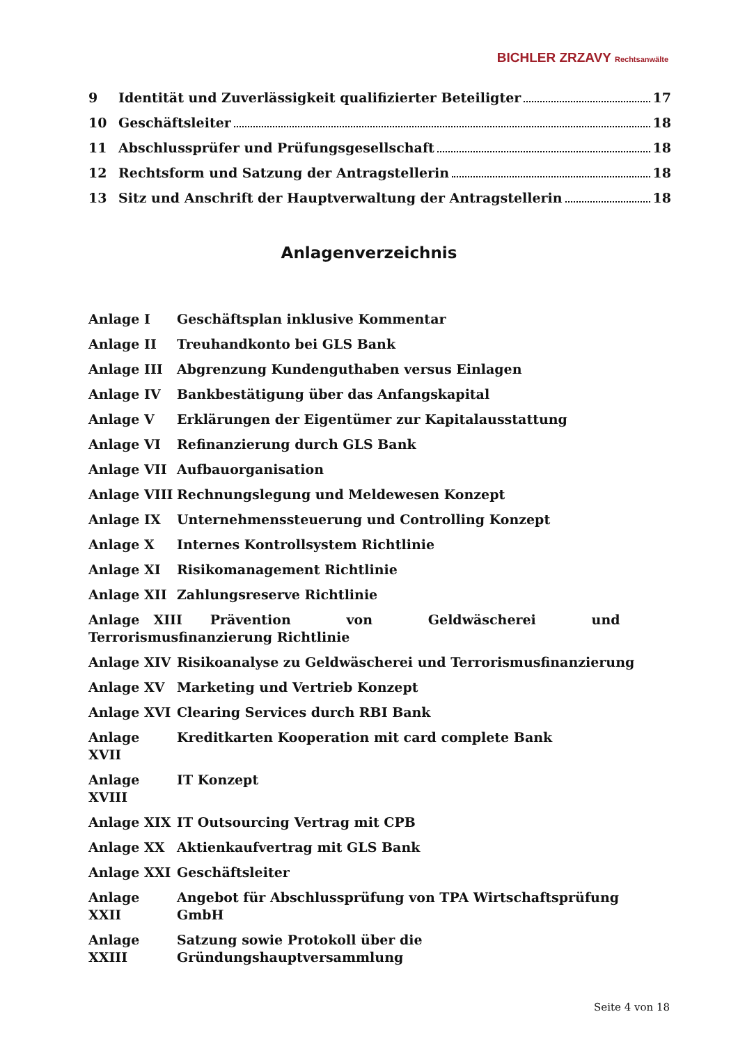BICHLER ZRZAVY Rechtsanwälte
9 Identität und Zuverlässigkeit qualifizierter Beteiligter 17
10 Geschäftsleiter 18
11 Abschlussprüfer und Prüfungsgesellschaft 18
12 Rechtsform und Satzung der Antragstellerin 18
13 Sitz und Anschrift der Hauptverwaltung der Antragstellerin 18
Anlagenverzeichnis
Anlage I Geschäftsplan inklusive Kommentar
Anlage II Treuhandkonto bei GLS Bank
Anlage III Abgrenzung Kundenguthaben versus Einlagen
Anlage IV Bankbestätigung über das Anfangskapital
Anlage V Erklärungen der Eigentümer zur Kapitalausstattung
Anlage VI Refinanzierung durch GLS Bank
Anlage VII Aufbauorganisation
Anlage VIII Rechnungslegung und Meldewesen Konzept
Anlage IX Unternehmenssteuerung und Controlling Konzept
Anlage X Internes Kontrollsystem Richtlinie
Anlage XI Risikomanagement Richtlinie
Anlage XII Zahlungsreserve Richtlinie
Anlage XIII Prävention von Geldwäscherei und Terrorismusfinanzierung Richtlinie
Anlage XIV Risikoanalyse zu Geldwäscherei und Terrorismusfinanzierung
Anlage XV Marketing und Vertrieb Konzept
Anlage XVI Clearing Services durch RBI Bank
Anlage XVII Kreditkarten Kooperation mit card complete Bank
Anlage XVIII IT Konzept
Anlage XIX IT Outsourcing Vertrag mit CPB
Anlage XX Aktienkaufvertrag mit GLS Bank
Anlage XXI Geschäftsleiter
Anlage XXII Angebot für Abschlussprüfung von TPA Wirtschaftsprüfung GmbH
Anlage XXIII Satzung sowie Protokoll über die Gründungshauptversammlung
Seite 4 von 18